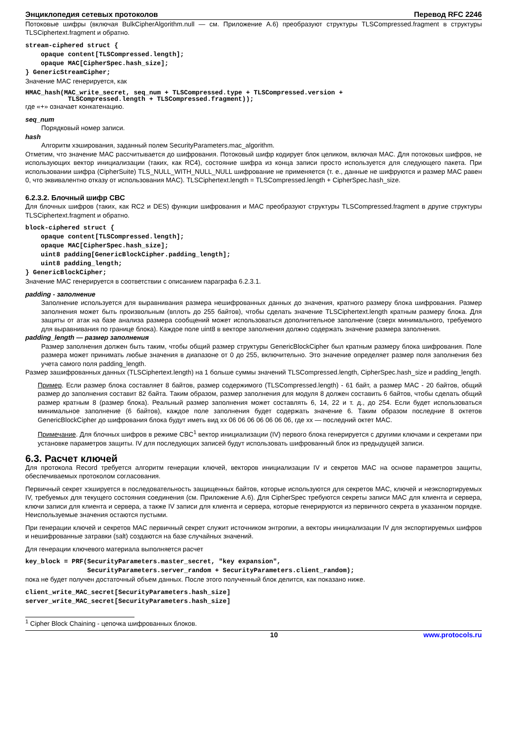Энциклопедия сетевых протоколов Перевод RFC 2246
Потоковые шифры (включая BulkCipherAlgorithm.null — см. Приложение A.6) преобразуют структуры TLSCompressed.fragment в структуры TLSCiphertext.fragment и обратно.
stream-ciphered struct {
    opaque content[TLSCompressed.length];
    opaque MAC[CipherSpec.hash_size];
} GenericStreamCipher;
Значение MAC генерируется, как
HMAC_hash(MAC_write_secret, seq_num + TLSCompressed.type + TLSCompressed.version +
           TLSCompressed.length + TLSCompressed.fragment));
где «+» означает конкатенацию.
seq_num
Порядковый номер записи.
hash
Алгоритм хэширования, заданный полем SecurityParameters.mac_algorithm.
Отметим, что значение MAC рассчитывается до шифрования. Потоковый шифр кодирует блок целиком, включая MAC. Для потоковых шифров, не использующих вектор инициализации (таких, как RC4), состояние шифра из конца записи просто используется для следующего пакета. При использовании шифра (CipherSuite) TLS_NULL_WITH_NULL_NULL шифрование не применяется (т. е., данные не шифруются и размер MAC равен 0, что эквивалентно отказу от использования MAC). TLSCiphertext.length = TLSCompressed.length + CipherSpec.hash_size.
6.2.3.2. Блочный шифр CBC
Для блочных шифров (таких, как RC2 и DES) функции шифрования и MAC преобразуют структуры TLSCompressed.fragment в другие структуры TLSCiphertext.fragment и обратно.
block-ciphered struct {
    opaque content[TLSCompressed.length];
    opaque MAC[CipherSpec.hash_size];
    uint8 padding[GenericBlockCipher.padding_length];
    uint8 padding_length;
} GenericBlockCipher;
Значение MAC генерируется в соответствии с описанием параграфа 6.2.3.1.
padding - заполнение
Заполнение используется для выравнивания размера нешифрованных данных до значения, кратного размеру блока шифрования. Размер заполнения может быть произвольным (вплоть до 255 байтов), чтобы сделать значение TLSCiphertext.length кратным размеру блока. Для защиты от атак на базе анализа размера сообщений может использоваться дополнительное заполнение (сверх минимального, требуемого для выравнивания по границе блока). Каждое поле uint8 в векторе заполнения должно содержать значение размера заполнения.
padding_length — размер заполнения
Размер заполнения должен быть таким, чтобы общий размер структуры GenericBlockCipher был кратным размеру блока шифрования. Поле размера может принимать любые значения в диапазоне от 0 до 255, включительно. Это значение определяет размер поля заполнения без учета самого поля padding_length.
Размер зашифрованных данных (TLSCiphertext.length) на 1 больше суммы значений TLSCompressed.length, CipherSpec.hash_size и padding_length.
Пример. Если размер блока составляет 8 байтов, размер содержимого (TLSCompressed.length) - 61 байт, а размер MAC - 20 байтов, общий размер до заполнения составит 82 байта. Таким образом, размер заполнения для модуля 8 должен составить 6 байтов, чтобы сделать общий размер кратным 8 (размер блока). Реальный размер заполнения может составлять 6, 14, 22 и т. д., до 254. Если будет использоваться минимальное заполнение (6 байтов), каждое поле заполнения будет содержать значение 6. Таким образом последние 8 октетов GenericBlockCipher до шифрования блока будут иметь вид xx 06 06 06 06 06 06 06, где xx — последний октет MAC.
Примечание. Для блочных шифров в режиме CBC<sup>1</sup> вектор инициализации (IV) первого блока генерируется с другими ключами и секретами при установке параметров защиты. IV для последующих записей будут использовать шифрованный блок из предыдущей записи.
6.3. Расчет ключей
Для протокола Record требуется алгоритм генерации ключей, векторов инициализации IV и секретов MAC на основе параметров защиты, обеспечиваемых протоколом согласования.
Первичный секрет хэшируется в последовательность защищенных байтов, которые используются для секретов MAC, ключей и неэкспортируемых IV, требуемых для текущего состояния соединения (см. Приложение A.6). Для CipherSpec требуются секреты записи MAC для клиента и сервера, ключи записи для клиента и сервера, а также IV записи для клиента и сервера, которые генерируются из первичного секрета в указанном порядке. Неиспользуемые значения остаются пустыми.
При генерации ключей и секретов MAC первичный секрет служит источником энтропии, а векторы инициализации IV для экспортируемых шифров и нешифрованные затравки (salt) создаются на базе случайных значений.
Для генерации ключевого материала выполняется расчет
key_block = PRF(SecurityParameters.master_secret, "key expansion",
                SecurityParameters.server_random + SecurityParameters.client_random);
пока не будет получен достаточный объем данных. После этого полученный блок делится, как показано ниже.
client_write_MAC_secret[SecurityParameters.hash_size]
server_write_MAC_secret[SecurityParameters.hash_size]
<sup>1</sup> Cipher Block Chaining - цепочка шифрованных блоков.
10 www.protocols.ru